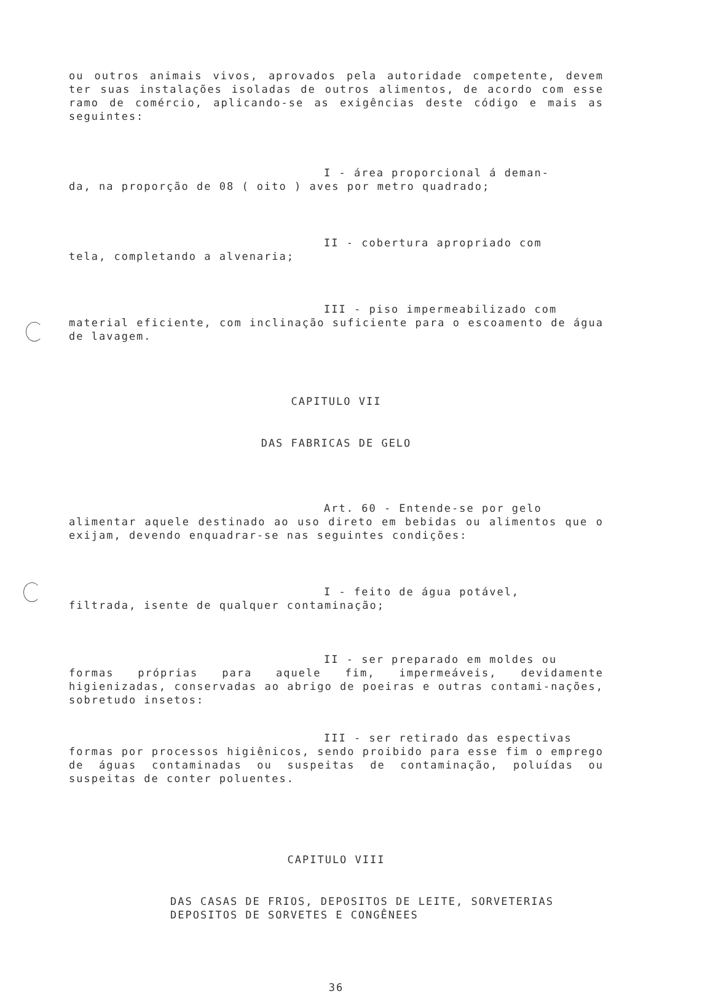ou outros animais vivos, aprovados pela autoridade competente, devem ter suas instalações isoladas de outros alimentos, de acordo com esse ramo de comércio, aplicando-se as exigências deste código e mais as seguintes:
I - área proporcional á deman-
da, na proporção de 08 ( oito ) aves por metro quadrado;
II - cobertura apropriado com
tela, completando a alvenaria;
III - piso impermeabilizado com
material eficiente, com inclinação suficiente para o escoamento de água de lavagem.
CAPITULO VII
DAS FABRICAS DE GELO
Art. 60 - Entende-se por gelo
alimentar aquele destinado ao uso direto em bebidas ou alimentos que o exijam, devendo enquadrar-se nas seguintes condições:
I - feito de água potável,
filtrada, isente de qualquer contaminação;
II - ser preparado em moldes ou
formas próprias para aquele fim, impermeáveis, devidamente higienizadas, conservadas ao abrigo de poeiras e outras contami-nações, sobretudo insetos:
III - ser retirado das espectivas
formas por processos higiênicos, sendo proibido para esse fim o emprego de águas contaminadas ou suspeitas de contaminação, poluídas ou suspeitas de conter poluentes.
CAPITULO VIII
DAS CASAS DE FRIOS, DEPOSITOS DE LEITE, SORVETERIAS
DEPOSITOS DE SORVETES E CONGÊNEES
36